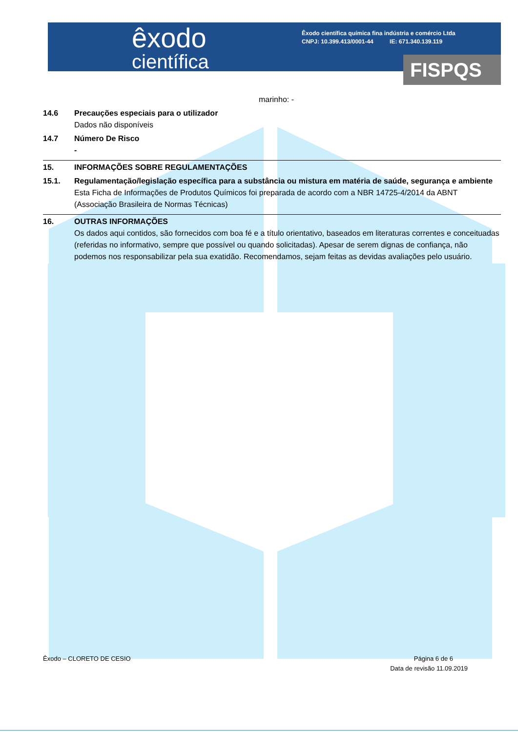FISPQS
êxodo
científica
Êxodo científica química fina indústria e comércio Ltda
CNPJ: 10.399.413/0001-44 IE: 671.340.139.119
marinho: -
14.6 Precauções especiais para o utilizador
Dados não disponíveis
14.7 Número De Risco
-
15. INFORMAÇÕES SOBRE REGULAMENTAÇÕES
15.1. Regulamentação/legislação específica para a substância ou mistura em matéria de saúde, segurança e ambiente
Esta Ficha de Informações de Produtos Químicos foi preparada de acordo com a NBR 14725-4/2014 da ABNT (Associação Brasileira de Normas Técnicas)
16. OUTRAS INFORMAÇÕES
Os dados aqui contidos, são fornecidos com boa fé e a título orientativo, baseados em literaturas correntes e conceituadas (referidas no informativo, sempre que possível ou quando solicitadas). Apesar de serem dignas de confiança, não podemos nos responsabilizar pela sua exatidão. Recomendamos, sejam feitas as devidas avaliações pelo usuário.
Êxodo – CLORETO DE CESIO Página 6 de 6
Data de revisão 11.09.2019